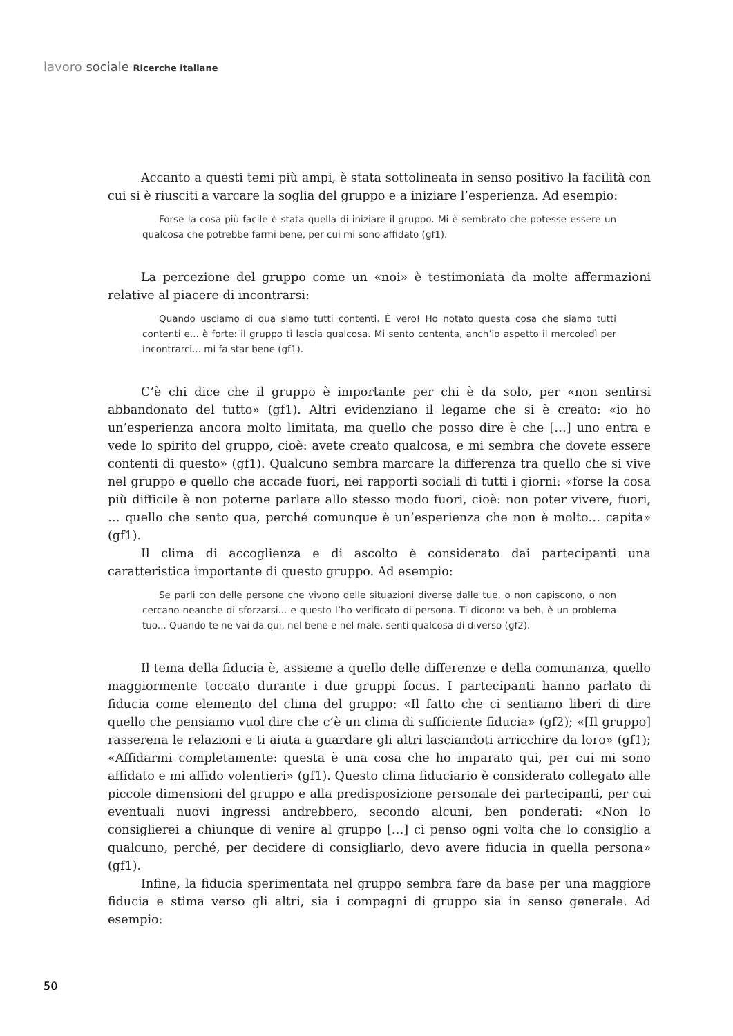lavoro sociale Ricerche italiane
Accanto a questi temi più ampi, è stata sottolineata in senso positivo la facilità con cui si è riusciti a varcare la soglia del gruppo e a iniziare l’esperienza. Ad esempio:
Forse la cosa più facile è stata quella di iniziare il gruppo. Mi è sembrato che potesse essere un qualcosa che potrebbe farmi bene, per cui mi sono affidato (gf1).
La percezione del gruppo come un «noi» è testimoniata da molte affermazioni relative al piacere di incontrarsi:
Quando usciamo di qua siamo tutti contenti. È vero! Ho notato questa cosa che siamo tutti contenti e... è forte: il gruppo ti lascia qualcosa. Mi sento contenta, anch’io aspetto il mercoledì per incontrarci... mi fa star bene (gf1).
C’è chi dice che il gruppo è importante per chi è da solo, per «non sentirsi abbandonato del tutto» (gf1). Altri evidenziano il legame che si è creato: «io ho un’esperienza ancora molto limitata, ma quello che posso dire è che […] uno entra e vede lo spirito del gruppo, cioè: avete creato qualcosa, e mi sembra che dovete essere contenti di questo» (gf1). Qualcuno sembra marcare la differenza tra quello che si vive nel gruppo e quello che accade fuori, nei rapporti sociali di tutti i giorni: «forse la cosa più difficile è non poterne parlare allo stesso modo fuori, cioè: non poter vivere, fuori, … quello che sento qua, perché comunque è un’esperienza che non è molto… capita» (gf1).
Il clima di accoglienza e di ascolto è considerato dai partecipanti una caratteristica importante di questo gruppo. Ad esempio:
Se parli con delle persone che vivono delle situazioni diverse dalle tue, o non capiscono, o non cercano neanche di sforzarsi... e questo l’ho verificato di persona. Ti dicono: va beh, è un problema tuo... Quando te ne vai da qui, nel bene e nel male, senti qualcosa di diverso (gf2).
Il tema della fiducia è, assieme a quello delle differenze e della comunanza, quello maggiormente toccato durante i due gruppi focus. I partecipanti hanno parlato di fiducia come elemento del clima del gruppo: «Il fatto che ci sentiamo liberi di dire quello che pensiamo vuol dire che c’è un clima di sufficiente fiducia» (gf2); «[Il gruppo] rasserena le relazioni e ti aiuta a guardare gli altri lasciandoti arricchire da loro» (gf1); «Affidarmi completamente: questa è una cosa che ho imparato qui, per cui mi sono affidato e mi affido volentieri» (gf1). Questo clima fiduciario è considerato collegato alle piccole dimensioni del gruppo e alla predisposizione personale dei partecipanti, per cui eventuali nuovi ingressi andrebbero, secondo alcuni, ben ponderati: «Non lo consiglierei a chiunque di venire al gruppo […] ci penso ogni volta che lo consiglio a qualcuno, perché, per decidere di consigliarlo, devo avere fiducia in quella persona» (gf1).
Infine, la fiducia sperimentata nel gruppo sembra fare da base per una maggiore fiducia e stima verso gli altri, sia i compagni di gruppo sia in senso generale. Ad esempio:
50